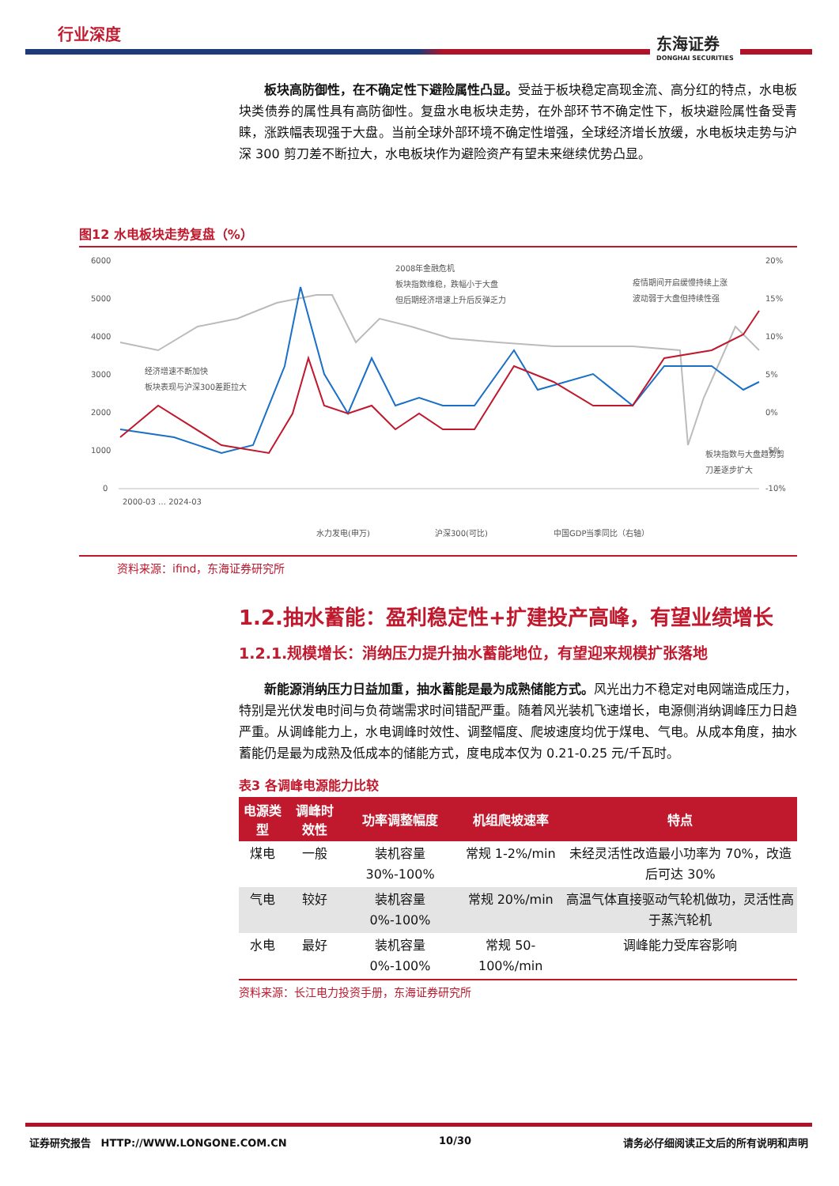行业深度
东海证券
DONGHAI SECURITIES
板块高防御性，在不确定性下避险属性凸显。受益于板块稳定高现金流、高分红的特点，水电板块类债券的属性具有高防御性。复盘水电板块走势，在外部环节不确定性下，板块避险属性备受青睐，涨跌幅表现强于大盘。当前全球外部环境不确定性增强，全球经济增长放缓，水电板块走势与沪深 300 剪刀差不断拉大，水电板块作为避险资产有望未来继续优势凸显。
图12 水电板块走势复盘（%）
6000
5000
4000
3000
2000
1000
0
20%
15%
10%
5%
0%
-5%
-10%
2008年金融危机
板块指数维稳，跌幅小于大盘
但后期经济增速上升后反弹乏力
疫情期间开启缓慢持续上涨
波动弱于大盘但持续性强
经济增速不断加快
板块表现与沪深300差距拉大
板块指数与大盘趋势剪
刀差逐步扩大
2000-03 … 2024-03
水力发电(申万)
沪深300(可比)
中国GDP当季同比（右轴）
资料来源：ifind，东海证券研究所
1.2.抽水蓄能：盈利稳定性+扩建投产高峰，有望业绩增长
1.2.1.规模增长：消纳压力提升抽水蓄能地位，有望迎来规模扩张落地
新能源消纳压力日益加重，抽水蓄能是最为成熟储能方式。风光出力不稳定对电网端造成压力，特别是光伏发电时间与负荷端需求时间错配严重。随着风光装机飞速增长，电源侧消纳调峰压力日趋严重。从调峰能力上，水电调峰时效性、调整幅度、爬坡速度均优于煤电、气电。从成本角度，抽水蓄能仍是最为成熟及低成本的储能方式，度电成本仅为 0.21-0.25 元/千瓦时。
表3 各调峰电源能力比较
| 电源类型 | 调峰时效性 | 功率调整幅度 | 机组爬坡速率 | 特点 |
| --- | --- | --- | --- | --- |
| 煤电 | 一般 | 装机容量 30%-100% | 常规 1-2%/min | 未经灵活性改造最小功率为 70%，改造后可达 30% |
| 气电 | 较好 | 装机容量 0%-100% | 常规 20%/min | 高温气体直接驱动气轮机做功，灵活性高于蒸汽轮机 |
| 水电 | 最好 | 装机容量 0%-100% | 常规 50-100%/min | 调峰能力受库容影响 |
资料来源：长江电力投资手册，东海证券研究所
证券研究报告　HTTP://WWW.LONGONE.COM.CN 10/30 请务必仔细阅读正文后的所有说明和声明